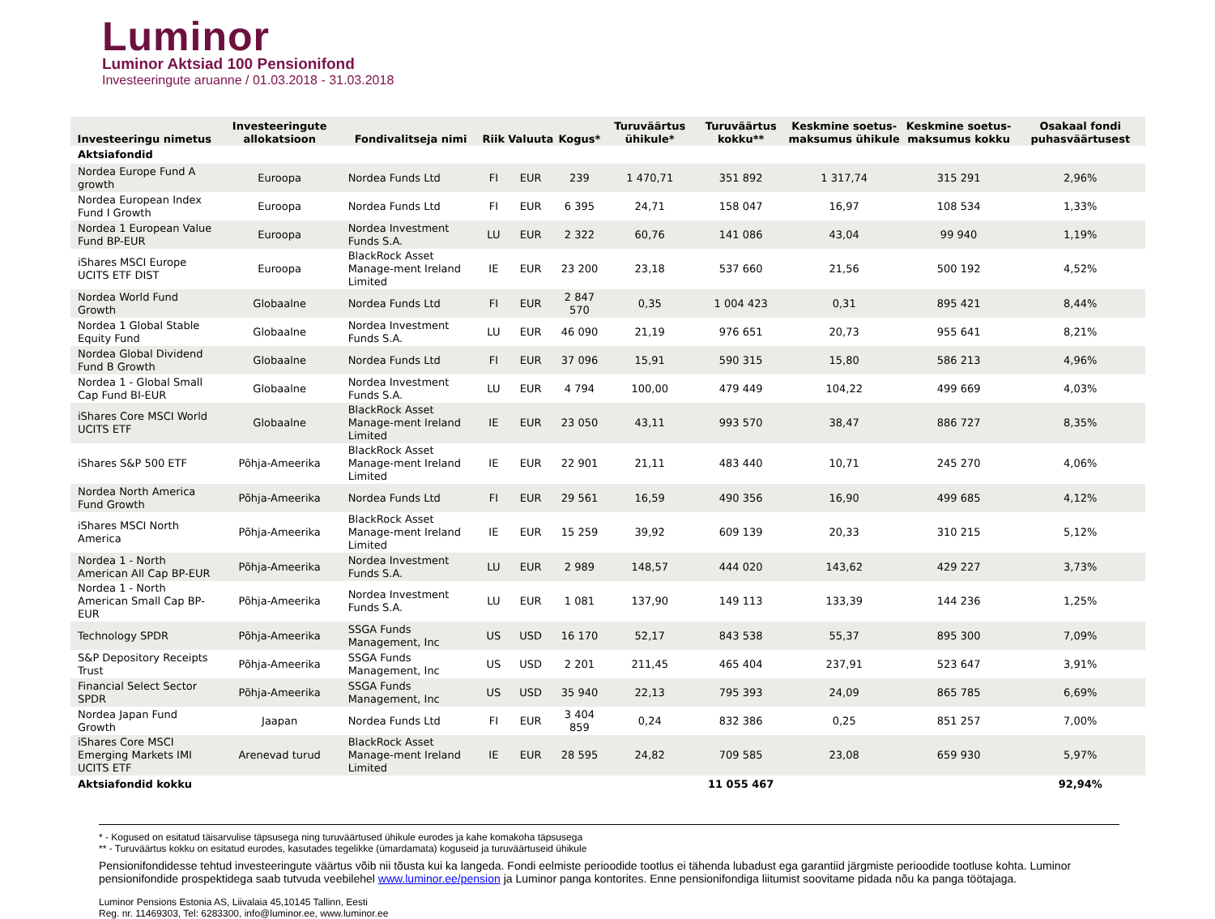Luminor
Luminor Aktsiad 100 Pensionifond
Investeeringute aruanne / 01.03.2018 - 31.03.2018
| Investeeringu nimetus | Investeeringute allokatsioon | Fondivalitseja nimi | Riik | Valuuta | Kogus* | Turuväärtus ühikule* | Turuväärtus kokku** | Keskmine soetus-maksumus ühikule | Keskmine soetus-maksumus kokku | Osakaal fondi puhasväärtusest |
| --- | --- | --- | --- | --- | --- | --- | --- | --- | --- | --- |
| Aktsiafondid | | | | | | | | | | |
| Nordea Europe Fund A growth | Euroopa | Nordea Funds Ltd | FI | EUR | 239 | 1 470,71 | 351 892 | 1 317,74 | 315 291 | 2,96% |
| Nordea European Index Fund I Growth | Euroopa | Nordea Funds Ltd | FI | EUR | 6 395 | 24,71 | 158 047 | 16,97 | 108 534 | 1,33% |
| Nordea 1 European Value Fund BP-EUR | Euroopa | Nordea Investment Funds S.A. | LU | EUR | 2 322 | 60,76 | 141 086 | 43,04 | 99 940 | 1,19% |
| iShares MSCI Europe UCITS ETF DIST | Euroopa | BlackRock Asset Manage-ment Ireland Limited | IE | EUR | 23 200 | 23,18 | 537 660 | 21,56 | 500 192 | 4,52% |
| Nordea World Fund Growth | Globaalne | Nordea Funds Ltd | FI | EUR | 2 847 570 | 0,35 | 1 004 423 | 0,31 | 895 421 | 8,44% |
| Nordea 1 Global Stable Equity Fund | Globaalne | Nordea Investment Funds S.A. | LU | EUR | 46 090 | 21,19 | 976 651 | 20,73 | 955 641 | 8,21% |
| Nordea Global Dividend Fund B Growth | Globaalne | Nordea Funds Ltd | FI | EUR | 37 096 | 15,91 | 590 315 | 15,80 | 586 213 | 4,96% |
| Nordea 1 - Global Small Cap Fund BI-EUR | Globaalne | Nordea Investment Funds S.A. | LU | EUR | 4 794 | 100,00 | 479 449 | 104,22 | 499 669 | 4,03% |
| iShares Core MSCI World UCITS ETF | Globaalne | BlackRock Asset Manage-ment Ireland Limited | IE | EUR | 23 050 | 43,11 | 993 570 | 38,47 | 886 727 | 8,35% |
| iShares S&P 500 ETF | Põhja-Ameerika | BlackRock Asset Manage-ment Ireland Limited | IE | EUR | 22 901 | 21,11 | 483 440 | 10,71 | 245 270 | 4,06% |
| Nordea North America Fund Growth | Põhja-Ameerika | Nordea Funds Ltd | FI | EUR | 29 561 | 16,59 | 490 356 | 16,90 | 499 685 | 4,12% |
| iShares MSCI North America | Põhja-Ameerika | BlackRock Asset Manage-ment Ireland Limited | IE | EUR | 15 259 | 39,92 | 609 139 | 20,33 | 310 215 | 5,12% |
| Nordea 1 - North American All Cap BP-EUR | Põhja-Ameerika | Nordea Investment Funds S.A. | LU | EUR | 2 989 | 148,57 | 444 020 | 143,62 | 429 227 | 3,73% |
| Nordea 1 - North American Small Cap BP-EUR | Põhja-Ameerika | Nordea Investment Funds S.A. | LU | EUR | 1 081 | 137,90 | 149 113 | 133,39 | 144 236 | 1,25% |
| Technology SPDR | Põhja-Ameerika | SSGA Funds Management, Inc | US | USD | 16 170 | 52,17 | 843 538 | 55,37 | 895 300 | 7,09% |
| S&P Depository Receipts Trust | Põhja-Ameerika | SSGA Funds Management, Inc | US | USD | 2 201 | 211,45 | 465 404 | 237,91 | 523 647 | 3,91% |
| Financial Select Sector SPDR | Põhja-Ameerika | SSGA Funds Management, Inc | US | USD | 35 940 | 22,13 | 795 393 | 24,09 | 865 785 | 6,69% |
| Nordea Japan Fund Growth | Jaapan | Nordea Funds Ltd | FI | EUR | 3 404 859 | 0,24 | 832 386 | 0,25 | 851 257 | 7,00% |
| iShares Core MSCI Emerging Markets IMI UCITS ETF | Arenevad turud | BlackRock Asset Manage-ment Ireland Limited | IE | EUR | 28 595 | 24,82 | 709 585 | 23,08 | 659 930 | 5,97% |
| Aktsiafondid kokku | | | | | | | 11 055 467 | | | 92,94% |
* - Kogused on esitatud täisarvulise täpsusega ning turuväärtused ühikule eurodes ja kahe komakoha täpsusega
** - Turuväärtus kokku on esitatud eurodes, kasutades tegelikke (ümardamata) koguseid ja turuväärtuseid ühikule
Pensionifondidesse tehtud investeeringute väärtus võib nii tõusta kui ka langeda. Fondi eelmiste perioodide tootlus ei tähenda lubadust ega garantiid järgmiste perioodide tootluse kohta. Luminor pensionifondide prospektidega saab tutvuda veebilehel www.luminor.ee/pension ja Luminor panga kontorites. Enne pensionifondiga liitumist soovitame pidada nõu ka panga töötajaga.
Luminor Pensions Estonia AS, Liivalaia 45,10145 Tallinn, Eesti
Reg. nr. 11469303, Tel: 6283300, info@luminor.ee, www.luminor.ee